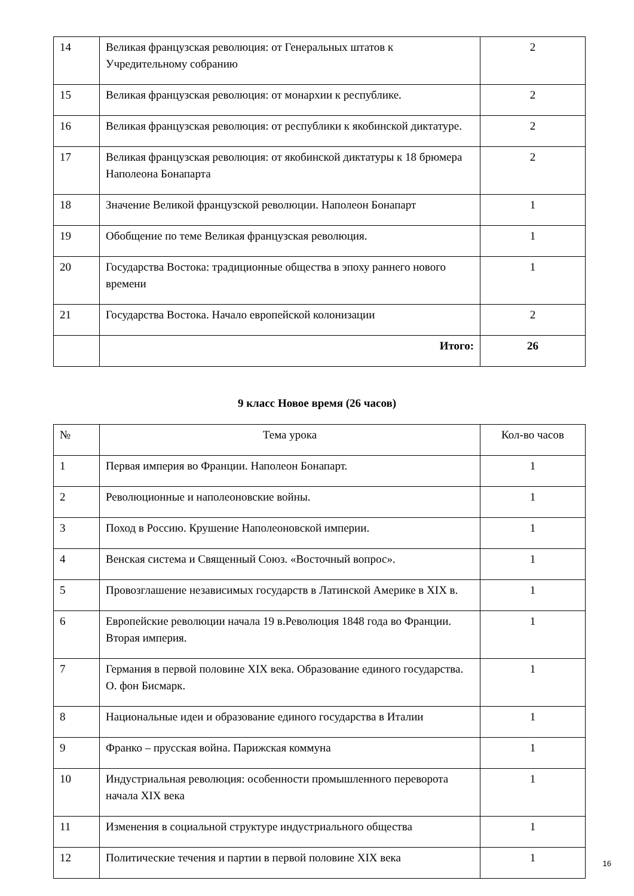| 14 | Великая французская революция: от Генеральных штатов к Учредительному собранию | 2 |
| 15 | Великая французская революция: от монархии к республике. | 2 |
| 16 | Великая французская революция: от республики к якобинской диктатуре. | 2 |
| 17 | Великая французская революция: от якобинской диктатуры к 18 брюмера Наполеона Бонапарта | 2 |
| 18 | Значение Великой французской революции. Наполеон Бонапарт | 1 |
| 19 | Обобщение по теме Великая французская революция. | 1 |
| 20 | Государства Востока: традиционные общества в эпоху раннего нового времени | 1 |
| 21 | Государства Востока. Начало европейской колонизации | 2 |
| | Итого: | 26 |
9 класс Новое время (26 часов)
| № | Тема урока | Кол-во часов |
| 1 | Первая империя во Франции. Наполеон Бонапарт. | 1 |
| 2 | Революционные и наполеоновские войны. | 1 |
| 3 | Поход в Россию. Крушение Наполеоновской империи. | 1 |
| 4 | Венская система и Священный Союз. «Восточный вопрос». | 1 |
| 5 | Провозглашение независимых государств в Латинской Америке в XIX в. | 1 |
| 6 | Европейские революции начала 19 в.Революция 1848 года во Франции. Вторая империя. | 1 |
| 7 | Германия в первой половине XIX века. Образование единого государства. О. фон Бисмарк. | 1 |
| 8 | Национальные идеи и образование единого государства в Италии | 1 |
| 9 | Франко – прусская война. Парижская коммуна | 1 |
| 10 | Индустриальная революция: особенности промышленного переворота начала XIX века | 1 |
| 11 | Изменения в социальной структуре индустриального общества | 1 |
| 12 | Политические течения и партии в первой половине XIX века | 1 |
16